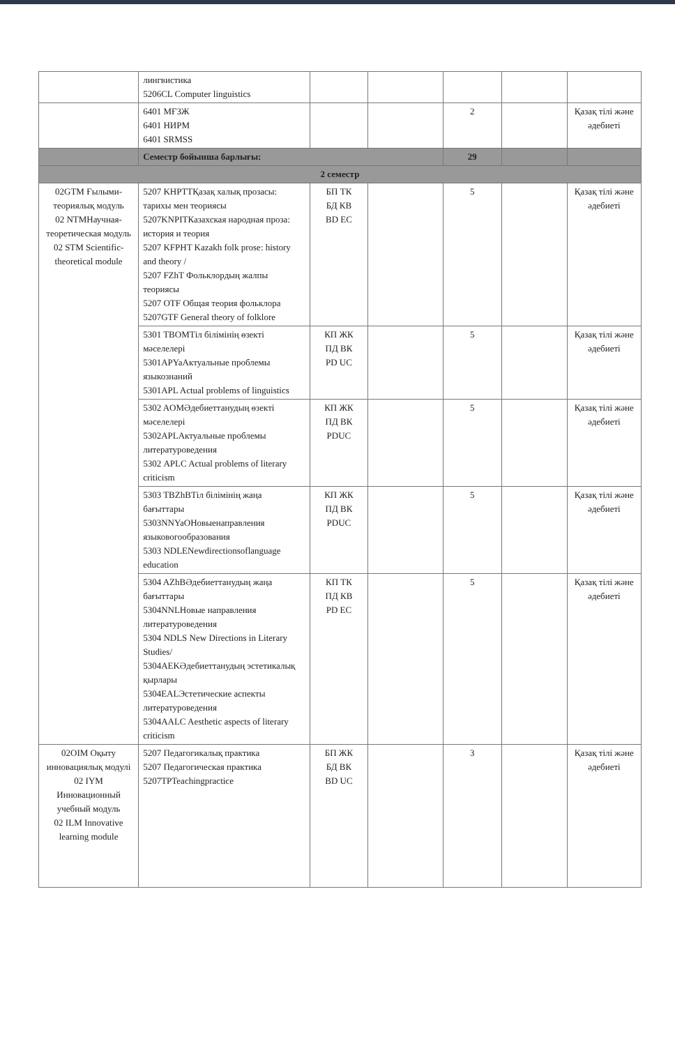| | лингвистика 5206CL Computer linguistics | | | | | |
| | 6401 МҒЗЖ 6401 НИРМ 6401 SRMSS | | | 2 | | Қазақ тілі және әдебиеті |
| | Семестр бойынша барлығы: | | | 29 | | |
| 2 семестр | | | | | | |
| 02GTM Ғылыми-теориялық модуль 02 NTMНаучная-теоретическая модуль 02 STM Scientific-theoretical module | 5207 KHPTTҚазақ халық прозасы: тарихы мен теориясы 5207KNPITКазахская народная проза: история и теория 5207 KFPHT Kazakh folk prose: history and theory / 5207 FZhT Фольклордың жалпы теориясы 5207 OTF Общая теория фольклора 5207GTF General theory of folklore | БП ТК БД КВ BD EC | | 5 | | Қазақ тілі және әдебиеті |
| | 5301 TBOMТіл білімінің өзекті мәселелері 5301APYaАктуальные проблемы языкознаний 5301APL Actual problems of linguistics | КП ЖК ПД ВК PD UC | | 5 | | Қазақ тілі және әдебиеті |
| | 5302 AOMӘдебиеттанудың өзекті мәселелері 5302APLАктуальные проблемы литературоведения 5302 APLC Actual problems of literary criticism | КП ЖК ПД ВК PDUC | | 5 | | Қазақ тілі және әдебиеті |
| | 5303 TBZhBТіл білімінің жаңа бағыттары 5303NNYaOНовыенаправления языковогообразования 5303 NDLENewdirectionsoflanguage education | КП ЖК ПД ВК PDUC | | 5 | | Қазақ тілі және әдебиеті |
| | 5304 AZhBӘдебиеттанудың жаңа бағыттары 5304NNLНовые направления литературоведения 5304 NDLS New Directions in Literary Studies/ 5304AEKӘдебиеттанудың эстетикалық қырлары 5304EALЭстетические аспекты литературоведения 5304AALC Aesthetic aspects of literary criticism | КП ТК ПД КВ PD EC | | 5 | | Қазақ тілі және әдебиеті |
| 02OIM Оқыту инновациялық модулі 02 IYM Инновационный учебный модуль 02 ILM Innovative learning module | 5207 Педагогикалық практика 5207 Педагогическая практика 5207TPTeachingpractice | БП ЖК БД ВК BD UC | | 3 | | Қазақ тілі және әдебиеті |